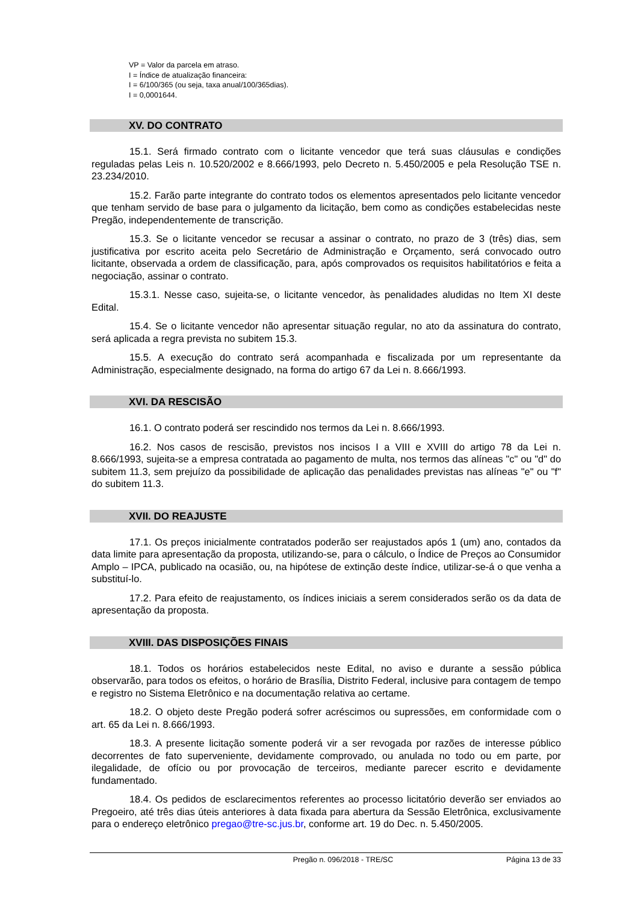VP = Valor da parcela em atraso.
I = Índice de atualização financeira:
I = 6/100/365 (ou seja, taxa anual/100/365dias).
I = 0,0001644.
XV. DO CONTRATO
15.1. Será firmado contrato com o licitante vencedor que terá suas cláusulas e condições reguladas pelas Leis n. 10.520/2002 e 8.666/1993, pelo Decreto n. 5.450/2005 e pela Resolução TSE n. 23.234/2010.
15.2. Farão parte integrante do contrato todos os elementos apresentados pelo licitante vencedor que tenham servido de base para o julgamento da licitação, bem como as condições estabelecidas neste Pregão, independentemente de transcrição.
15.3. Se o licitante vencedor se recusar a assinar o contrato, no prazo de 3 (três) dias, sem justificativa por escrito aceita pelo Secretário de Administração e Orçamento, será convocado outro licitante, observada a ordem de classificação, para, após comprovados os requisitos habilitatórios e feita a negociação, assinar o contrato.
15.3.1. Nesse caso, sujeita-se, o licitante vencedor, às penalidades aludidas no Item XI deste Edital.
15.4. Se o licitante vencedor não apresentar situação regular, no ato da assinatura do contrato, será aplicada a regra prevista no subitem 15.3.
15.5. A execução do contrato será acompanhada e fiscalizada por um representante da Administração, especialmente designado, na forma do artigo 67 da Lei n. 8.666/1993.
XVI. DA RESCISÃO
16.1. O contrato poderá ser rescindido nos termos da Lei n. 8.666/1993.
16.2. Nos casos de rescisão, previstos nos incisos I a VIII e XVIII do artigo 78 da Lei n. 8.666/1993, sujeita-se a empresa contratada ao pagamento de multa, nos termos das alíneas "c" ou "d" do subitem 11.3, sem prejuízo da possibilidade de aplicação das penalidades previstas nas alíneas "e" ou "f" do subitem 11.3.
XVII. DO REAJUSTE
17.1. Os preços inicialmente contratados poderão ser reajustados após 1 (um) ano, contados da data limite para apresentação da proposta, utilizando-se, para o cálculo, o Índice de Preços ao Consumidor Amplo – IPCA, publicado na ocasião, ou, na hipótese de extinção deste índice, utilizar-se-á o que venha a substituí-lo.
17.2. Para efeito de reajustamento, os índices iniciais a serem considerados serão os da data de apresentação da proposta.
XVIII. DAS DISPOSIÇÕES FINAIS
18.1. Todos os horários estabelecidos neste Edital, no aviso e durante a sessão pública observarão, para todos os efeitos, o horário de Brasília, Distrito Federal, inclusive para contagem de tempo e registro no Sistema Eletrônico e na documentação relativa ao certame.
18.2. O objeto deste Pregão poderá sofrer acréscimos ou supressões, em conformidade com o art. 65 da Lei n. 8.666/1993.
18.3. A presente licitação somente poderá vir a ser revogada por razões de interesse público decorrentes de fato superveniente, devidamente comprovado, ou anulada no todo ou em parte, por ilegalidade, de ofício ou por provocação de terceiros, mediante parecer escrito e devidamente fundamentado.
18.4. Os pedidos de esclarecimentos referentes ao processo licitatório deverão ser enviados ao Pregoeiro, até três dias úteis anteriores à data fixada para abertura da Sessão Eletrônica, exclusivamente para o endereço eletrônico pregao@tre-sc.jus.br, conforme art. 19 do Dec. n. 5.450/2005.
Pregão n. 096/2018 - TRE/SC Página 13 de 33